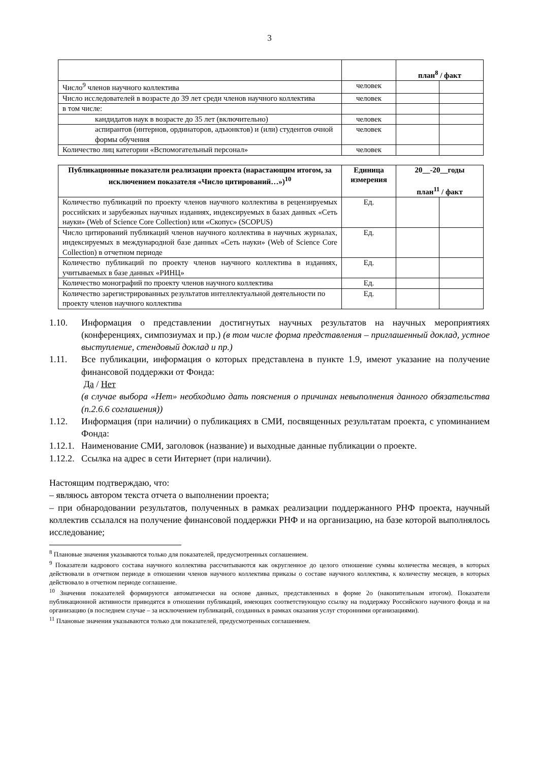3
| | | план<sup>8</sup> / факт | |
| Число<sup>9</sup> членов научного коллектива | человек | | |
| Число исследователей в возрасте до 39 лет среди членов научного коллектива | человек | | |
| в том числе: | | | |
| кандидатов наук в возрасте до 35 лет (включительно) | человек | | |
| аспирантов (интернов, ординаторов, адъюнктов) и (или) студентов очной формы обучения | человек | | |
| Количество лиц категории «Вспомогательный персонал» | человек | | |
| Публикационные показатели реализации проекта (нарастающим итогом, за исключением показателя «Число цитирований…»)<sup>10</sup> | Единица измерения | 20__-20__годы план<sup>11</sup> / факт | |
| --- | --- | --- | --- |
| Количество публикаций по проекту членов научного коллектива в рецензируемых российских и зарубежных научных изданиях, индексируемых в базах данных «Сеть науки» (Web of Science Core Collection) или «Скопус» (SCOPUS) | Ед. | | |
| Число цитирований публикаций членов научного коллектива в научных журналах, индексируемых в международной базе данных «Сеть науки» (Web of Science Core Collection) в отчетном периоде | Ед. | | |
| Количество публикаций по проекту членов научного коллектива в изданиях, учитываемых в базе данных «РИНЦ» | Ед. | | |
| Количество монографий по проекту членов научного коллектива | Ед. | | |
| Количество зарегистрированных результатов интеллектуальной деятельности по проекту членов научного коллектива | Ед. | | |
1.10. Информация о представлении достигнутых научных результатов на научных мероприятиях (конференциях, симпозиумах и пр.) (в том числе форма представления – приглашенный доклад, устное выступление, стендовый доклад и пр.)
1.11. Все публикации, информация о которых представлена в пункте 1.9, имеют указание на получение финансовой поддержки от Фонда:
Да / Нет
(в случае выбора «Нет» необходимо дать пояснения о причинах невыполнения данного обязательства (п.2.6.6 соглашения))
1.12. Информация (при наличии) о публикациях в СМИ, посвященных результатам проекта, с упоминанием Фонда:
1.12.1. Наименование СМИ, заголовок (название) и выходные данные публикации о проекте.
1.12.2. Ссылка на адрес в сети Интернет (при наличии).
Настоящим подтверждаю, что:
– являюсь автором текста отчета о выполнении проекта;
– при обнародовании результатов, полученных в рамках реализации поддержанного РНФ проекта, научный коллектив ссылался на получение финансовой поддержки РНФ и на организацию, на базе которой выполнялось исследование;
<sup>8</sup> Плановые значения указываются только для показателей, предусмотренных соглашением.
<sup>9</sup> Показатели кадрового состава научного коллектива рассчитываются как округленное до целого отношение суммы количества месяцев, в которых действовали в отчетном периоде в отношении членов научного коллектива приказы о составе научного коллектива, к количеству месяцев, в которых действовало в отчетном периоде соглашение.
<sup>10</sup> Значения показателей формируются автоматически на основе данных, представленных в форме 2о (накопительным итогом). Показатели публикационной активности приводятся в отношении публикаций, имеющих соответствующую ссылку на поддержку Российского научного фонда и на организацию (в последнем случае – за исключением публикаций, созданных в рамках оказания услуг сторонними организациями).
<sup>11</sup> Плановые значения указываются только для показателей, предусмотренных соглашением.